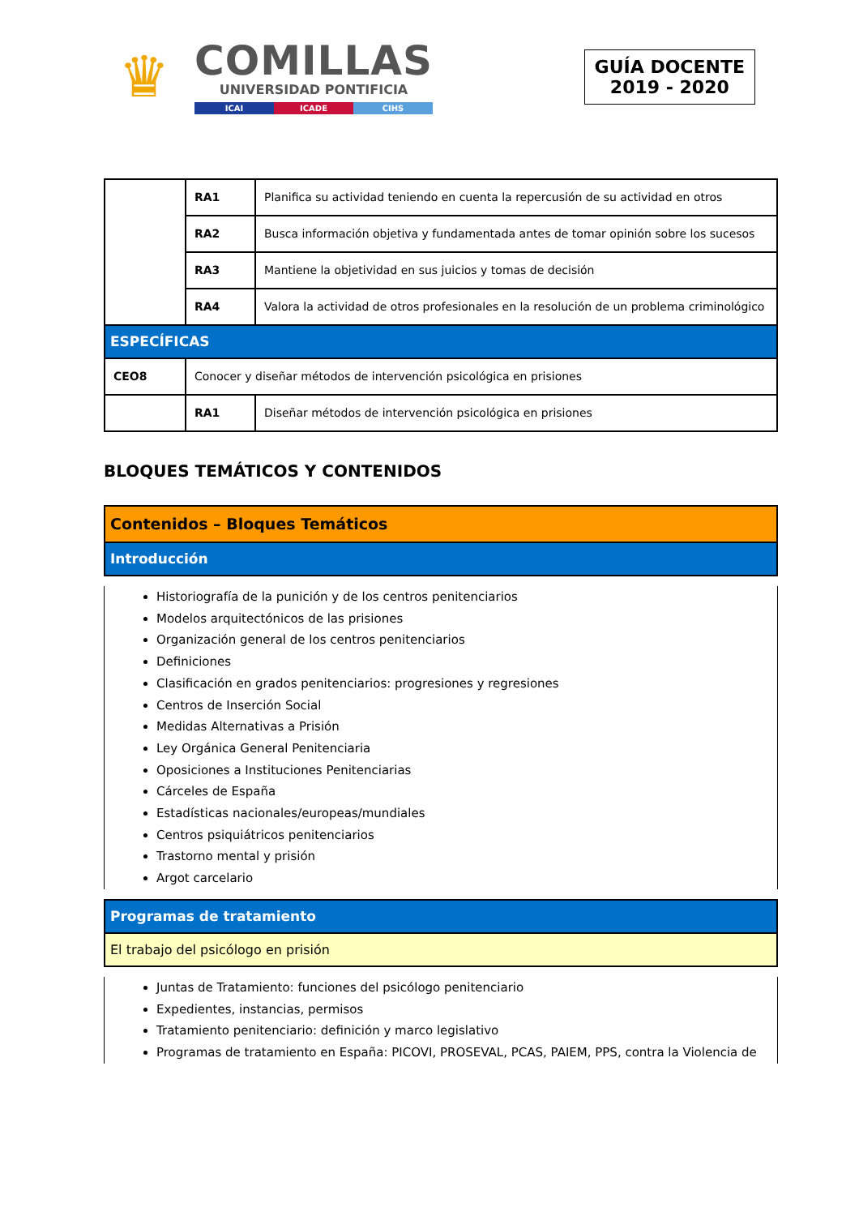♛
COMILLAS
UNIVERSIDAD PONTIFICIA
ICAI ICADE CIHS
GUÍA DOCENTE
2019 - 2020
| | RA1 | Planifica su actividad teniendo en cuenta la repercusión de su actividad en otros |
| | RA2 | Busca información objetiva y fundamentada antes de tomar opinión sobre los sucesos |
| | RA3 | Mantiene la objetividad en sus juicios y tomas de decisión |
| | RA4 | Valora la actividad de otros profesionales en la resolución de un problema criminológico |
| ESPECÍFICAS | | |
| CEO8 | Conocer y diseñar métodos de intervención psicológica en prisiones | |
| | RA1 | Diseñar métodos de intervención psicológica en prisiones |
BLOQUES TEMÁTICOS Y CONTENIDOS
| Contenidos – Bloques Temáticos |
| Introducción |
Historiografía de la punición y de los centros penitenciarios
Modelos arquitectónicos de las prisiones
Organización general de los centros penitenciarios
Definiciones
Clasificación en grados penitenciarios: progresiones y regresiones
Centros de Inserción Social
Medidas Alternativas a Prisión
Ley Orgánica General Penitenciaria
Oposiciones a Instituciones Penitenciarias
Cárceles de España
Estadísticas nacionales/europeas/mundiales
Centros psiquiátricos penitenciarios
Trastorno mental y prisión
Argot carcelario
| Programas de tratamiento |
| El trabajo del psicólogo en prisión |
Juntas de Tratamiento: funciones del psicólogo penitenciario
Expedientes, instancias, permisos
Tratamiento penitenciario: definición y marco legislativo
Programas de tratamiento en España: PICOVI, PROSEVAL, PCAS, PAIEM, PPS, contra la Violencia de